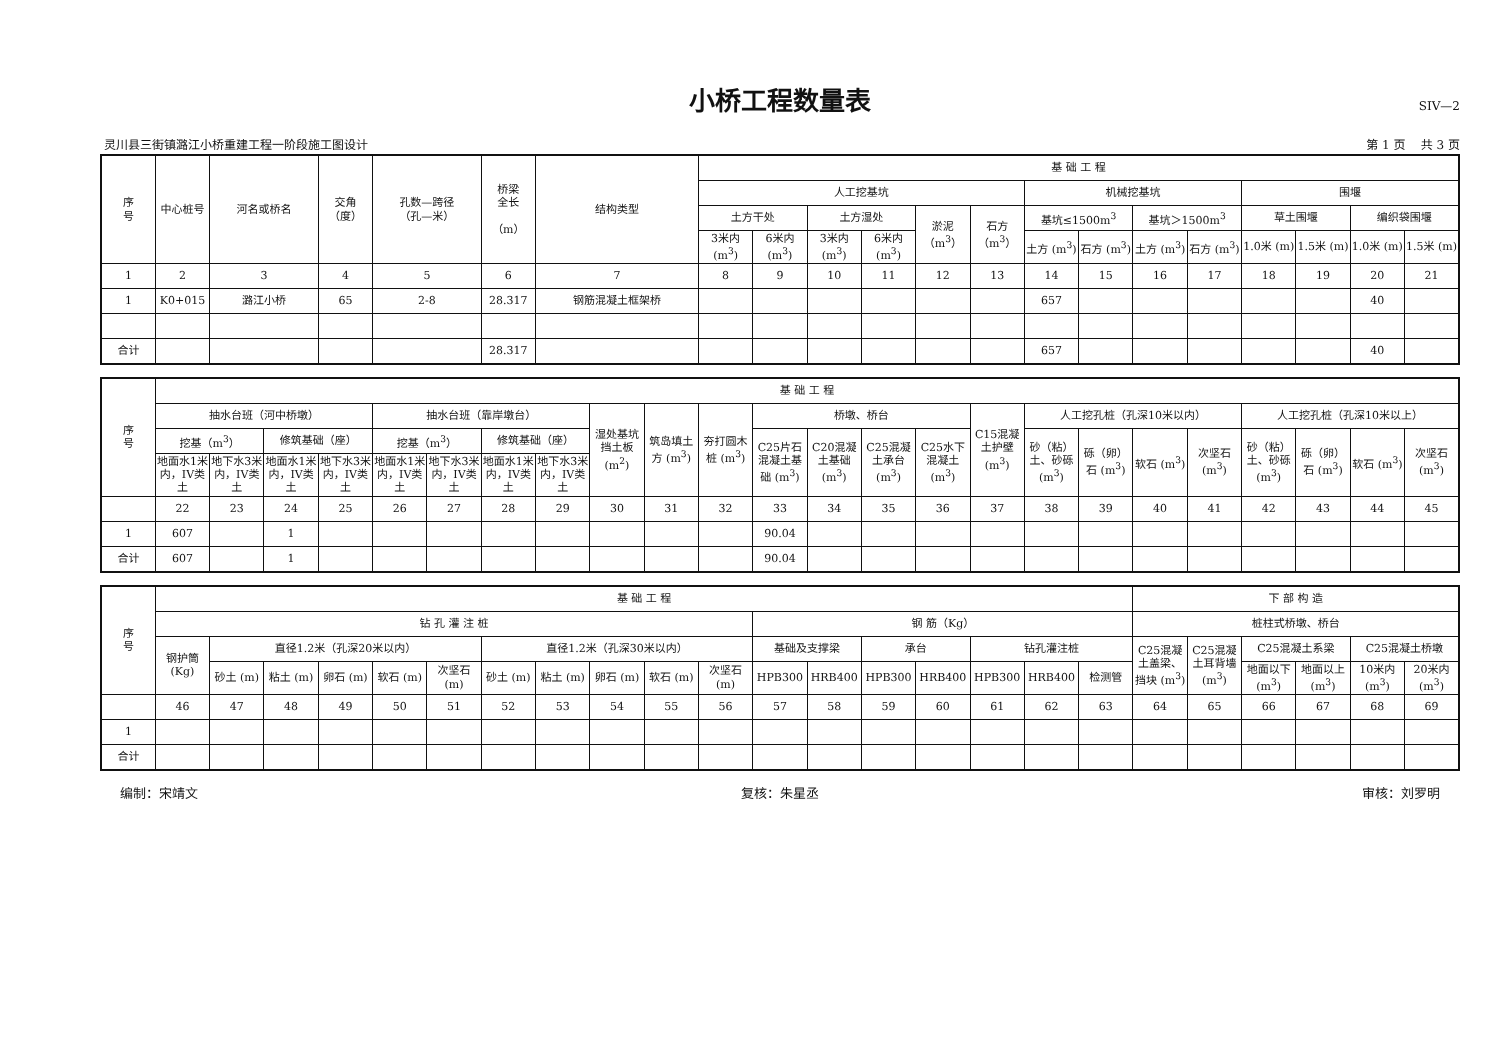小桥工程数量表
SIV—2
灵川县三街镇潞江小桥重建工程一阶段施工图设计 第 1 页 共 3 页
| 序 号 | 中心桩号 | 河名或桥名 | 交角 （度） | 孔数—跨径 （孔—米） | 桥梁 全长 （m） | 结构类型 | 基 础 工 程 | | | | | | | | | | | | | |
| --- | --- | --- | --- | --- | --- | --- | --- | --- | --- | --- | --- | --- | --- | --- | --- | --- | --- | --- | --- | --- |
| | | | | | | | 人工挖基坑 | | | | | | 机械挖基坑 | | | | 围堰 | | | |
| | | | | | | | 土方干处 | | 土方湿处 | | 淤泥 （m<sup>3</sup>） | 石方 （m<sup>3</sup>） | 基坑≤1500m<sup>3</sup> | | 基坑＞1500m<sup>3</sup> | | 草土围堰 | | 编织袋围堰 | |
| | | | | | | | 3米内 (m<sup>3</sup>) | 6米内 (m<sup>3</sup>) | 3米内 (m<sup>3</sup>) | 6米内 (m<sup>3</sup>) | | | 土方 (m<sup>3</sup>) | 石方 (m<sup>3</sup>) | 土方 (m<sup>3</sup>) | 石方 (m<sup>3</sup>) | 1.0米 (m) | 1.5米 (m) | 1.0米 (m) | 1.5米 (m) |
| 1 | 2 | 3 | 4 | 5 | 6 | 7 | 8 | 9 | 10 | 11 | 12 | 13 | 14 | 15 | 16 | 17 | 18 | 19 | 20 | 21 |
| 1 | K0+015 | 潞江小桥 | 65 | 2-8 | 28.317 | 钢筋混凝土框架桥 | | | | | | | 657 | | | | | | 40 | |
| 合计 | | | | | 28.317 | | | | | | | | 657 | | | | | | 40 | |
| 序 号 | 基 础 工 程 | | | | | | | | | | | | | | | | | | | | | | | |
| --- | --- | --- | --- | --- | --- | --- | --- | --- | --- | --- | --- | --- | --- | --- | --- | --- | --- | --- | --- | --- | --- | --- | --- | --- |
| | 抽水台班（河中桥墩） | | | | 抽水台班（靠岸墩台） | | | | 湿处基坑挡土板 (m<sup>2</sup>) | 筑岛填土方 (m<sup>3</sup>) | 夯打圆木桩 (m<sup>3</sup>) | 桥墩、桥台 | | | | C15混凝土护壁 (m<sup>3</sup>) | 人工挖孔桩（孔深10米以内） | | | | 人工挖孔桩（孔深10米以上） | | | |
| | 挖基（m<sup>3</sup>） | | 修筑基础（座） | | 挖基（m<sup>3</sup>） | | 修筑基础（座） | | | | | C25片石混凝土基础 (m<sup>3</sup>) | C20混凝土基础 (m<sup>3</sup>) | C25混凝土承台 (m<sup>3</sup>) | C25水下混凝土 (m<sup>3</sup>) | | 砂（粘）土、砂砾 (m<sup>3</sup>) | 砾（卵）石 (m<sup>3</sup>) | 软石 (m<sup>3</sup>) | 次坚石 (m<sup>3</sup>) | 砂（粘）土、砂砾 (m<sup>3</sup>) | 砾（卵）石 (m<sup>3</sup>) | 软石 (m<sup>3</sup>) | 次坚石 (m<sup>3</sup>) |
| | 地面水1米内，IV类土 | 地下水3米内，IV类土 | 地面水1米内，IV类土 | 地下水3米内，IV类土 | 地面水1米内，IV类土 | 地下水3米内，IV类土 | 地面水1米内，IV类土 | 地下水3米内，IV类土 | | | | | | | | | | | | | | | | |
| | 22 | 23 | 24 | 25 | 26 | 27 | 28 | 29 | 30 | 31 | 32 | 33 | 34 | 35 | 36 | 37 | 38 | 39 | 40 | 41 | 42 | 43 | 44 | 45 |
| 1 | 607 | | 1 | | | | | | | | | 90.04 | | | | | | | | | | | | |
| 合计 | 607 | | 1 | | | | | | | | | 90.04 | | | | | | | | | | | | |
| 序 号 | 基 础 工 程 | | | | | | | | | | | | | | | | | | 下 部 构 造 | | | | | |
| --- | --- | --- | --- | --- | --- | --- | --- | --- | --- | --- | --- | --- | --- | --- | --- | --- | --- | --- | --- | --- | --- | --- | --- | --- |
| | 钻 孔 灌 注 桩 | | | | | | | | | | | 钢 筋（Kg） | | | | | | | 桩柱式桥墩、桥台 | | | | | |
| | 钢护筒 (Kg) | 直径1.2米（孔深20米以内） | | | | | 直径1.2米（孔深30米以内） | | | | | 基础及支撑梁 | | 承台 | | 钻孔灌注桩 | | | C25混凝土盖梁、挡块 (m<sup>3</sup>) | C25混凝土耳背墙 (m<sup>3</sup>) | C25混凝土系梁 | | C25混凝土桥墩 | |
| | | 砂土 (m) | 粘土 (m) | 卵石 (m) | 软石 (m) | 次坚石 (m) | 砂土 (m) | 粘土 (m) | 卵石 (m) | 软石 (m) | 次坚石 (m) | HPB300 | HRB400 | HPB300 | HRB400 | HPB300 | HRB400 | 检测管 | | | 地面以下 (m<sup>3</sup>) | 地面以上 (m<sup>3</sup>) | 10米内 (m<sup>3</sup>) | 20米内 (m<sup>3</sup>) |
| | 46 | 47 | 48 | 49 | 50 | 51 | 52 | 53 | 54 | 55 | 56 | 57 | 58 | 59 | 60 | 61 | 62 | 63 | 64 | 65 | 66 | 67 | 68 | 69 |
| 1 | | | | | | | | | | | | | | | | | | | | | | | | |
| 合计 | | | | | | | | | | | | | | | | | | | | | | | | |
编制：宋靖文 复核：朱星丞 审核：刘罗明